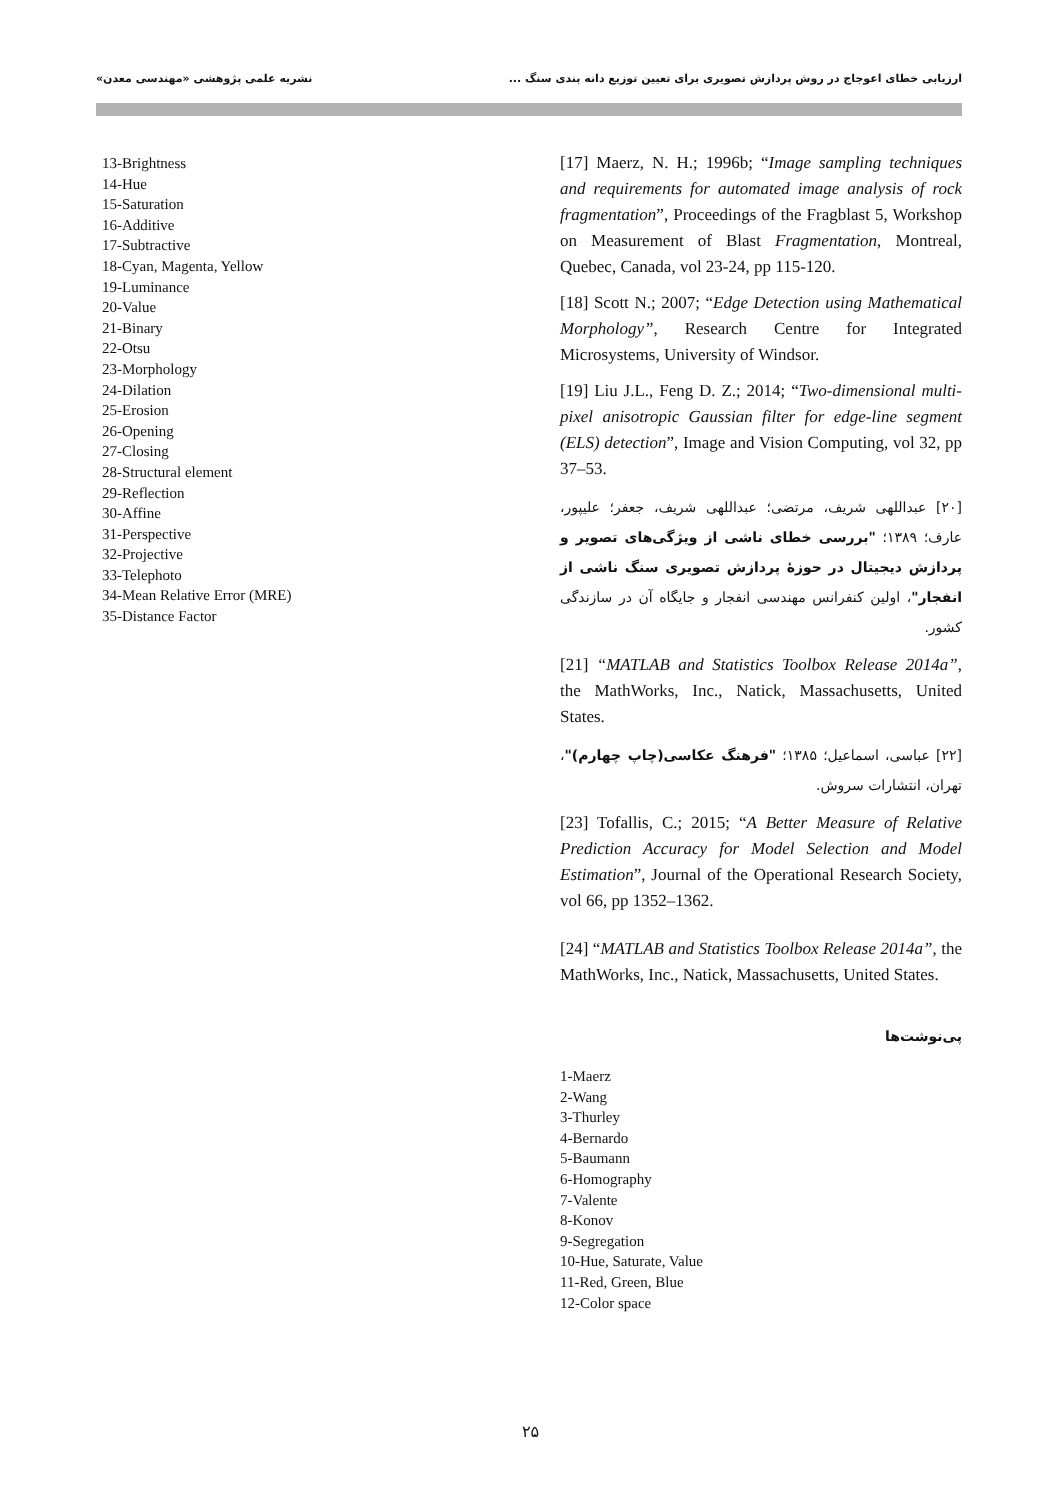ارزیابی خطای اعوجاج در روش پردازش تصویری برای تعیین توزیع دانه بندی سنگ ... نشریه علمی پژوهشی «مهندسی معدن»
[17] Maerz, N. H.; 1996b; “Image sampling techniques and requirements for automated image analysis of rock fragmentation”, Proceedings of the Fragblast 5, Workshop on Measurement of Blast Fragmentation, Montreal, Quebec, Canada, vol 23-24, pp 115-120.
[18] Scott N.; 2007; “Edge Detection using Mathematical Morphology”, Research Centre for Integrated Microsystems, University of Windsor.
[19] Liu J.L., Feng D. Z.; 2014; “Two-dimensional multi-pixel anisotropic Gaussian filter for edge-line segment (ELS) detection”, Image and Vision Computing, vol 32, pp 37–53.
[۲۰] عبداللهی شریف، مرتضی؛ عبداللهی شریف، جعفر؛ علیپور، عارف؛ ۱۳۸۹؛ "بررسی خطای ناشی از ویژگی‌های تصویر و پردازش دیجیتال در حوزهٔ پردازش تصویری سنگ ناشی از انفجار"، اولین کنفرانس مهندسی انفجار و جایگاه آن در سازندگی کشور.
[21] “MATLAB and Statistics Toolbox Release 2014a”, the MathWorks, Inc., Natick, Massachusetts, United States.
[۲۲] عباسی، اسماعیل؛ ۱۳۸۵؛ "فرهنگ عکاسی(چاپ چهارم)"، تهران، انتشارات سروش.
[23] Tofallis, C.; 2015; “A Better Measure of Relative Prediction Accuracy for Model Selection and Model Estimation”, Journal of the Operational Research Society, vol 66, pp 1352–1362.
[24] “MATLAB and Statistics Toolbox Release 2014a”, the MathWorks, Inc., Natick, Massachusetts, United States.
پی‌نوشت‌ها
1-Maerz
2-Wang
3-Thurley
4-Bernardo
5-Baumann
6-Homography
7-Valente
8-Konov
9-Segregation
10-Hue, Saturate, Value
11-Red, Green, Blue
12-Color space
13-Brightness
14-Hue
15-Saturation
16-Additive
17-Subtractive
18-Cyan, Magenta, Yellow
19-Luminance
20-Value
21-Binary
22-Otsu
23-Morphology
24-Dilation
25-Erosion
26-Opening
27-Closing
28-Structural element
29-Reflection
30-Affine
31-Perspective
32-Projective
33-Telephoto
34-Mean Relative Error (MRE)
35-Distance Factor
۲۵